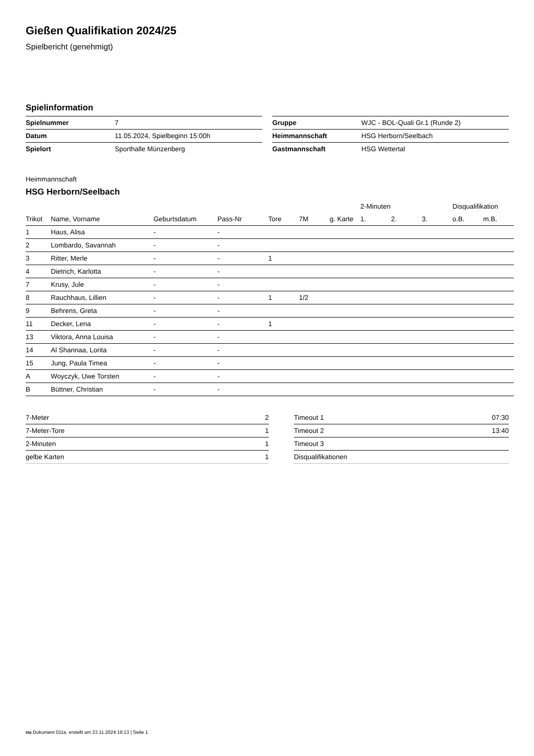Gießen Qualifikation 2024/25
Spielbericht (genehmigt)
Spielinformation
| Spielnummer | 7 |
| Datum | 11.05.2024, Spielbeginn 15:00h |
| Spielort | Sporthalle Münzenberg |
| Gruppe | WJC - BOL-Quali Gr.1 (Runde 2) |
| Heimmannschaft | HSG Herborn/Seelbach |
| Gastmannschaft | HSG Wettertal |
Heimmannschaft
HSG Herborn/Seelbach
| | | | | | | | 2-Minuten | | | Disqualifikation | |
| --- | --- | --- | --- | --- | --- | --- | --- | --- | --- | --- | --- |
| Trikot | Name, Vorname | Geburtsdatum | Pass-Nr | Tore | 7M | g. Karte | 1. | 2. | 3. | o.B. | m.B. |
| 1 | Haus, Alisa | - | - | | | | | | | | |
| 2 | Lombardo, Savannah | - | - | | | | | | | | |
| 3 | Ritter, Merle | - | - | 1 | | | | | | | |
| 4 | Dietrich, Karlotta | - | - | | | | | | | | |
| 7 | Krusy, Jule | - | - | | | | | | | | |
| 8 | Rauchhaus, Lillien | - | - | 1 | 1/2 | | | | | | |
| 9 | Behrens, Greta | - | - | | | | | | | | |
| 11 | Decker, Lena | - | - | 1 | | | | | | | |
| 13 | Viktora, Anna Louisa | - | - | | | | | | | | |
| 14 | Al Shannaa, Lorita | - | - | | | | | | | | |
| 15 | Jung, Paula Timea | - | - | | | | | | | | |
| A | Woyczyk, Uwe Torsten | - | - | | | | | | | | |
| B | Büttner, Christian | - | - | | | | | | | | |
| 7-Meter | 2 |
| 7-Meter-Tore | 1 |
| 2-Minuten | 1 |
| gelbe Karten | 1 |
| Timeout 1 | 07:30 |
| Timeout 2 | 13:40 |
| Timeout 3 | |
| Disqualifikationen | |
nu.Dokument 011e, erstellt am 23.11.2024 19:13 | Seite 1